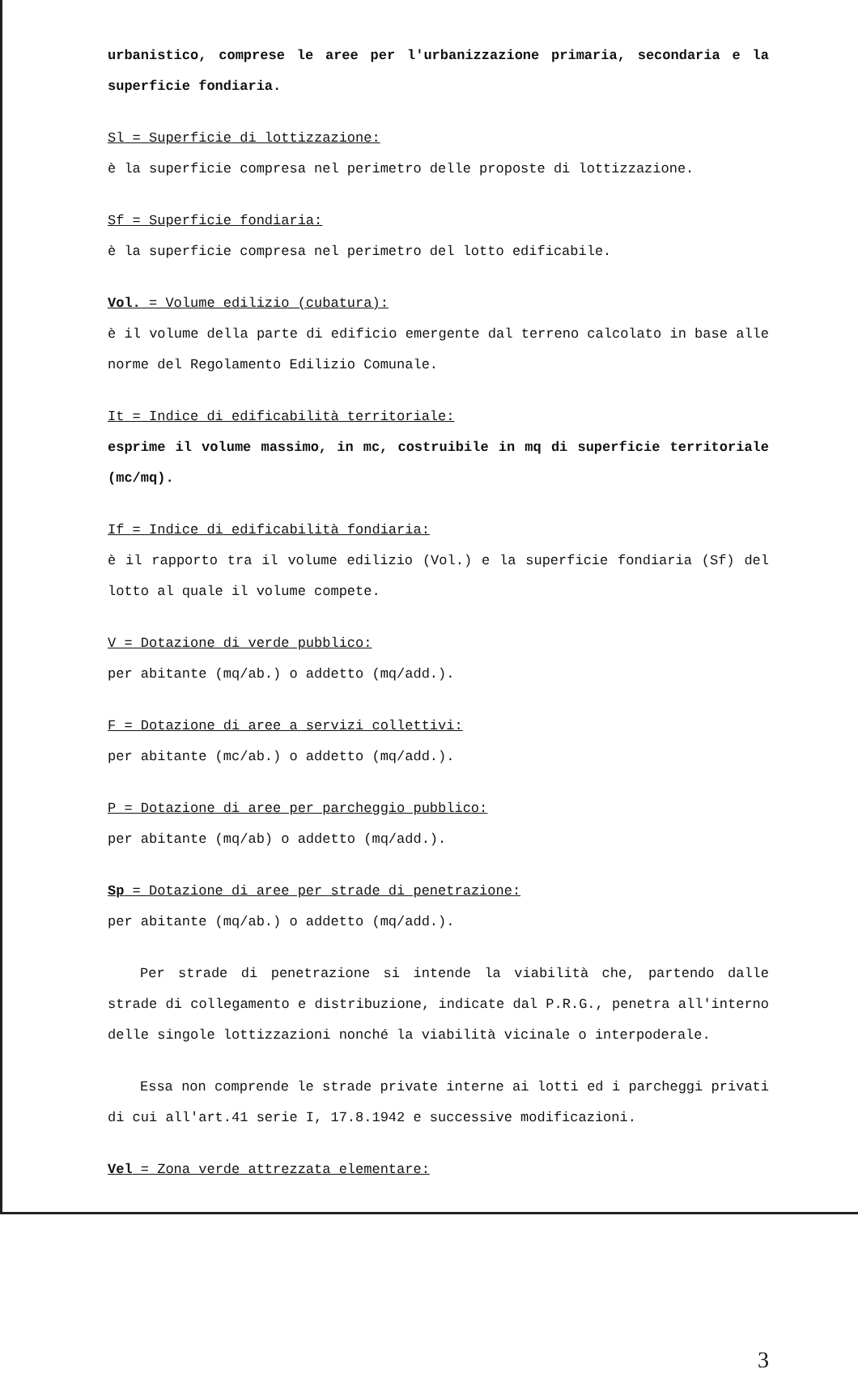urbanistico, comprese le aree per l'urbanizzazione primaria, secondaria e la superficie fondiaria.
Sl = Superficie di lottizzazione:
è la superficie compresa nel perimetro delle proposte di lottizzazione.
Sf = Superficie fondiaria:
è la superficie compresa nel perimetro del lotto edificabile.
Vol. = Volume edilizio (cubatura):
è il volume della parte di edificio emergente dal terreno calcolato in base alle norme del Regolamento Edilizio Comunale.
It = Indice di edificabilità territoriale:
esprime il volume massimo, in mc, costruibile in mq di superficie territoriale (mc/mq).
If = Indice di edificabilità fondiaria:
è il rapporto tra il volume edilizio (Vol.) e la superficie fondiaria (Sf) del lotto al quale il volume compete.
V = Dotazione di verde pubblico:
per abitante (mq/ab.) o addetto (mq/add.).
F = Dotazione di aree a servizi collettivi:
per abitante (mc/ab.) o addetto (mq/add.).
P = Dotazione di aree per parcheggio pubblico:
per abitante (mq/ab) o addetto (mq/add.).
Sp = Dotazione di aree per strade di penetrazione:
per abitante (mq/ab.) o addetto (mq/add.).
Per strade di penetrazione si intende la viabilità che, partendo dalle strade di collegamento e distribuzione, indicate dal P.R.G., penetra all'interno delle singole lottizzazioni nonché la viabilità vicinale o interpoderale.
Essa non comprende le strade private interne ai lotti ed i parcheggi privati di cui all'art.41 serie I, 17.8.1942 e successive modificazioni.
Vel = Zona verde attrezzata elementare:
3